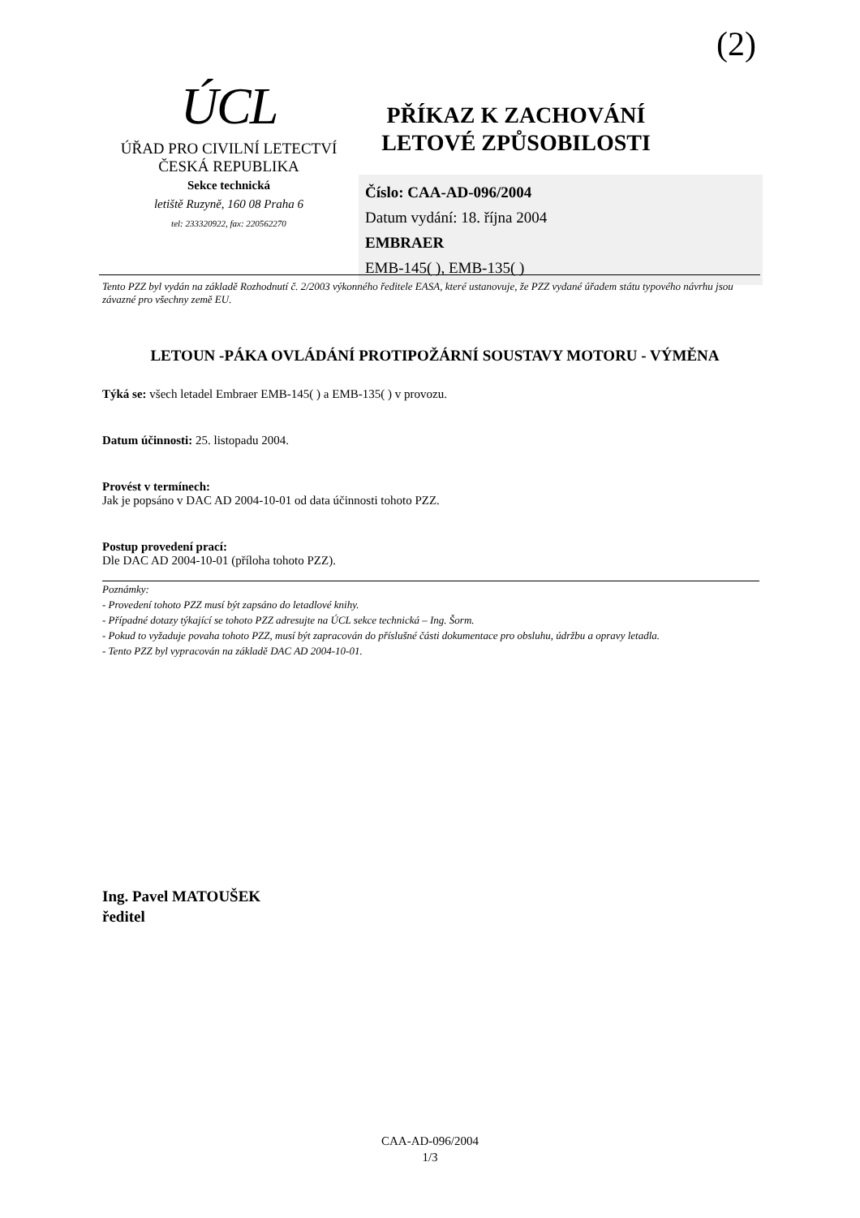(2)
ÚCL
ÚŘAD PRO CIVILNÍ LETECTVÍ
ČESKÁ REPUBLIKA
Sekce technická
letiště Ruzyně, 160 08 Praha 6
tel: 233320922, fax: 220562270
PŘÍKAZ K ZACHOVÁNÍ
LETOVÉ ZPŮSOBILOSTI
Číslo: CAA-AD-096/2004
Datum vydání: 18. října 2004
EMBRAER
EMB-145( ), EMB-135( )
Tento PZZ byl vydán na základě Rozhodnutí č. 2/2003 výkonného ředitele EASA, které ustanovuje, že PZZ vydané úřadem státu typového návrhu jsou závazné pro všechny země EU.
LETOUN -PÁKA OVLÁDÁNÍ PROTIPOŽÁRNÍ SOUSTAVY MOTORU - VÝMĚNA
Týká se: všech letadel Embraer EMB-145( ) a EMB-135( ) v provozu.
Datum účinnosti: 25. listopadu 2004.
Provést v termínech:
Jak je popsáno v DAC AD 2004-10-01 od data účinnosti tohoto PZZ.
Postup provedení prací:
Dle DAC AD 2004-10-01 (příloha tohoto PZZ).
Poznámky:
- Provedení tohoto PZZ musí být zapsáno do letadlové knihy.
- Případné dotazy týkající se tohoto PZZ adresujte na ÚCL sekce technická – Ing. Šorm.
- Pokud to vyžaduje povaha tohoto PZZ, musí být zapracován do příslušné části dokumentace pro obsluhu, údržbu a opravy letadla.
- Tento PZZ byl vypracován na základě DAC AD 2004-10-01.
Ing. Pavel MATOUŠEK
ředitel
CAA-AD-096/2004
1/3